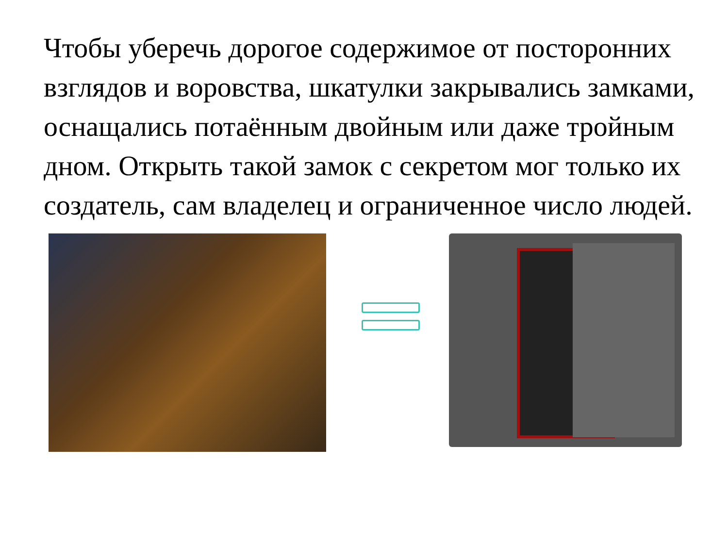Чтобы уберечь дорогое содержимое от посторонних взглядов и воровства, шкатулки закрывались замками, оснащались потаённым двойным или даже тройным дном. Открыть такой замок с секретом мог только их создатель, сам владелец и ограниченное число людей.